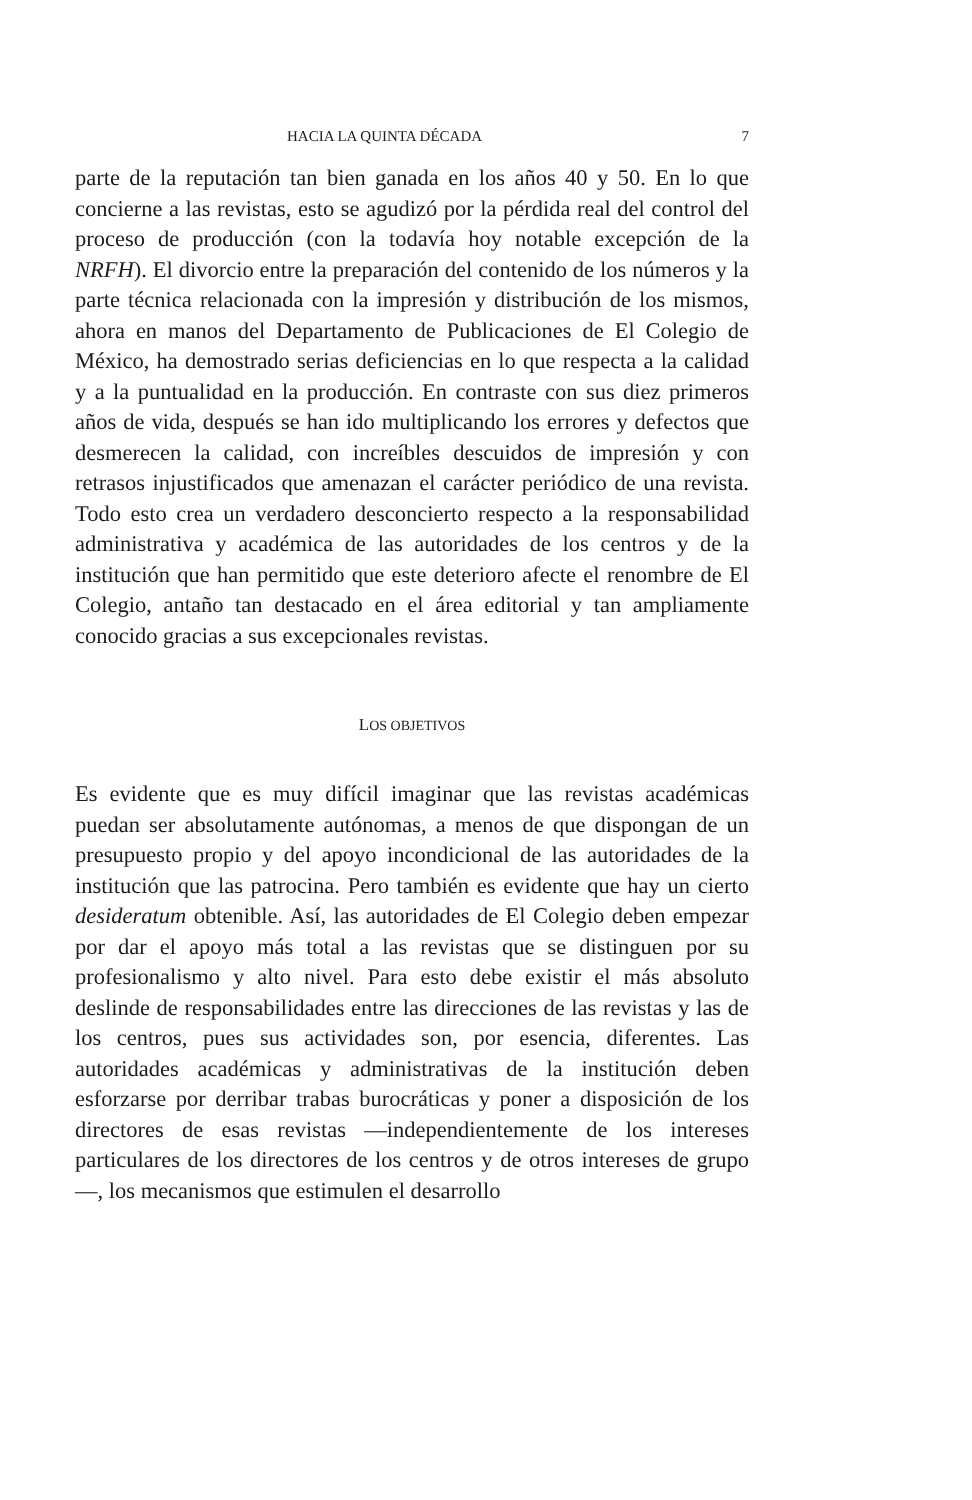HACIA LA QUINTA DÉCADA 7
parte de la reputación tan bien ganada en los años 40 y 50. En lo que concierne a las revistas, esto se agudizó por la pérdida real del control del proceso de producción (con la todavía hoy notable excepción de la NRFH). El divorcio entre la preparación del contenido de los números y la parte técnica relacionada con la impresión y distribución de los mismos, ahora en manos del Departamento de Publicaciones de El Colegio de México, ha demostrado serias deficiencias en lo que respecta a la calidad y a la puntualidad en la producción. En contraste con sus diez primeros años de vida, después se han ido multiplicando los errores y defectos que desmerecen la calidad, con increíbles descuidos de impresión y con retrasos injustificados que amenazan el carácter periódico de una revista. Todo esto crea un verdadero desconcierto respecto a la responsabilidad administrativa y académica de las autoridades de los centros y de la institución que han permitido que este deterioro afecte el renombre de El Colegio, antaño tan destacado en el área editorial y tan ampliamente conocido gracias a sus excepcionales revistas.
LOS OBJETIVOS
Es evidente que es muy difícil imaginar que las revistas académicas puedan ser absolutamente autónomas, a menos de que dispongan de un presupuesto propio y del apoyo incondicional de las autoridades de la institución que las patrocina. Pero también es evidente que hay un cierto desideratum obtenible. Así, las autoridades de El Colegio deben empezar por dar el apoyo más total a las revistas que se distinguen por su profesionalismo y alto nivel. Para esto debe existir el más absoluto deslinde de responsabilidades entre las direcciones de las revistas y las de los centros, pues sus actividades son, por esencia, diferentes. Las autoridades académicas y administrativas de la institución deben esforzarse por derribar trabas burocráticas y poner a disposición de los directores de esas revistas —independientemente de los intereses particulares de los directores de los centros y de otros intereses de grupo—, los mecanismos que estimulen el desarrollo